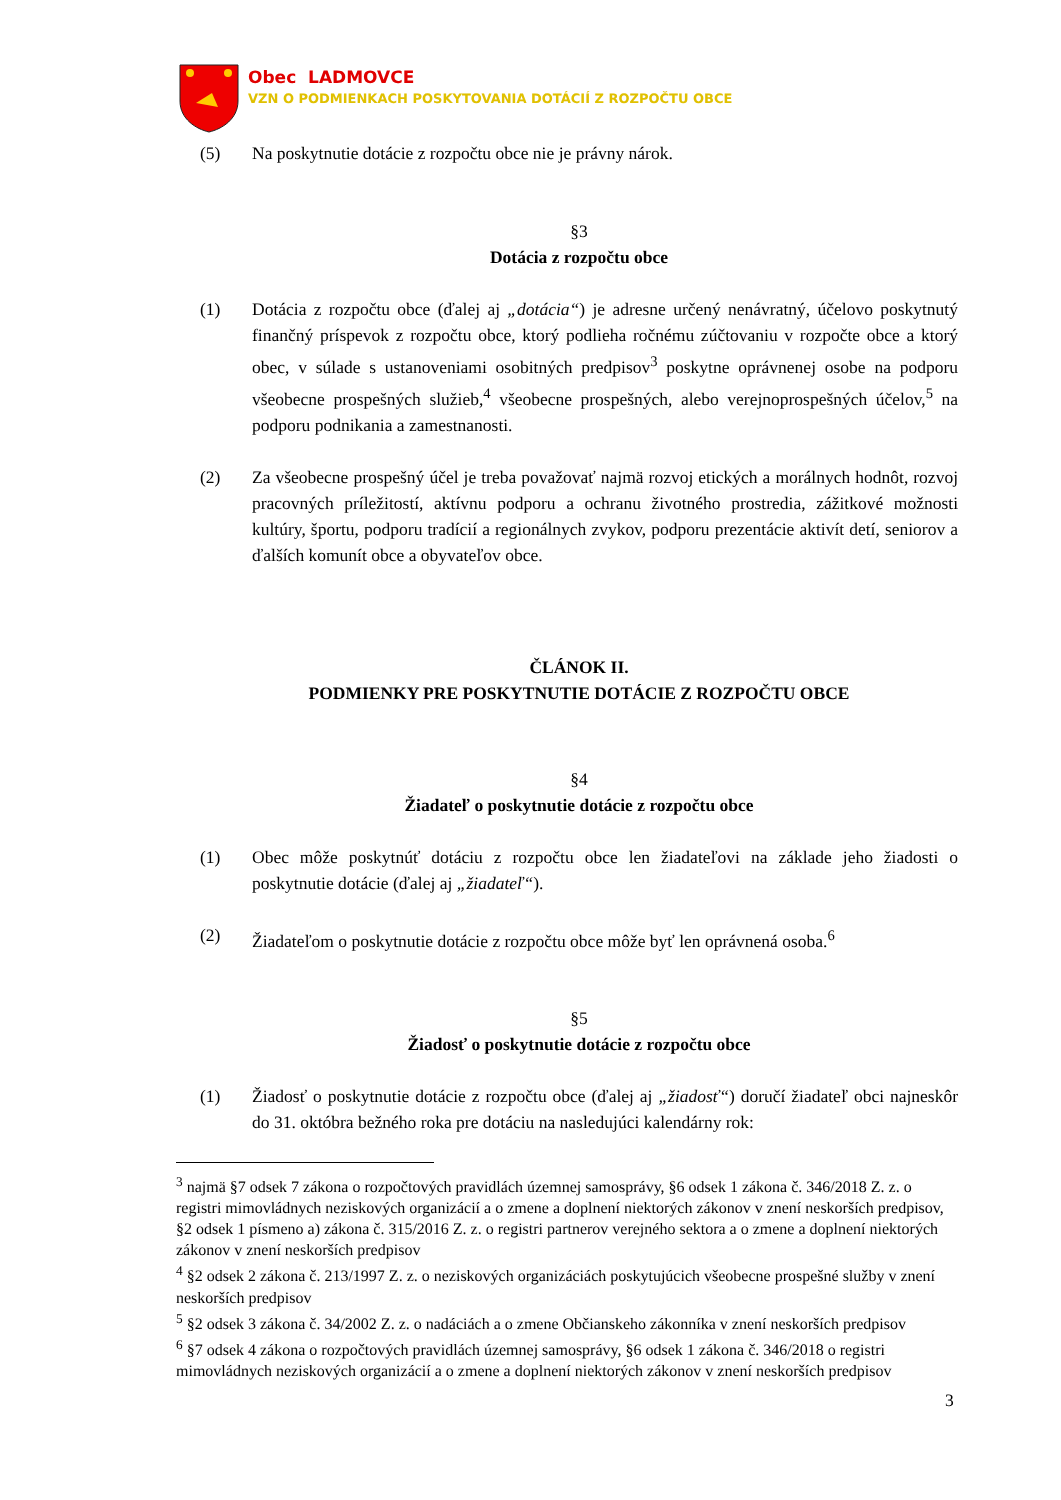Obec LADMOVCE
VZN O PODMIENKACH POSKYTOVANIA DOTÁCIÍ Z ROZPOČTU OBCE
(5) Na poskytnutie dotácie z rozpočtu obce nie je právny nárok.
§3
Dotácia z rozpočtu obce
(1) Dotácia z rozpočtu obce (ďalej aj „dotácia“) je adresne určený nenávratný, účelovo poskytnutý finančný príspevok z rozpočtu obce, ktorý podlieha ročnému zúčtovaniu v rozpočte obce a ktorý obec, v súlade s ustanoveniami osobitných predpisov<sup>3</sup> poskytne oprávnenej osobe na podporu všeobecne prospešných služieb,<sup>4</sup> všeobecne prospešných, alebo verejnoprospešných účelov,<sup>5</sup> na podporu podnikania a zamestnanosti.
(2) Za všeobecne prospešný účel je treba považovať najmä rozvoj etických a morálnych hodnôt, rozvoj pracovných príležitostí, aktívnu podporu a ochranu životného prostredia, zážitkové možnosti kultúry, športu, podporu tradícií a regionálnych zvykov, podporu prezentácie aktivít detí, seniorov a ďalších komunít obce a obyvateľov obce.
ČLÁNOK II.
PODMIENKY PRE POSKYTNUTIE DOTÁCIE Z ROZPOČTU OBCE
§4
Žiadateľ o poskytnutie dotácie z rozpočtu obce
(1) Obec môže poskytnúť dotáciu z rozpočtu obce len žiadateľovi na základe jeho žiadosti o poskytnutie dotácie (ďalej aj „žiadateľ“).
(2) Žiadateľom o poskytnutie dotácie z rozpočtu obce môže byť len oprávnená osoba.<sup>6</sup>
§5
Žiadosť o poskytnutie dotácie z rozpočtu obce
(1) Žiadosť o poskytnutie dotácie z rozpočtu obce (ďalej aj „žiadosť“) doručí žiadateľ obci najneskôr do 31. októbra bežného roka pre dotáciu na nasledujúci kalendárny rok:
<sup>3</sup> najmä §7 odsek 7 zákona o rozpočtových pravidlách územnej samosprávy, §6 odsek 1 zákona č. 346/2018 Z. z. o registri mimovládnych neziskových organizácií a o zmene a doplnení niektorých zákonov v znení neskorších predpisov, §2 odsek 1 písmeno a) zákona č. 315/2016 Z. z. o registri partnerov verejného sektora a o zmene a doplnení niektorých zákonov v znení neskorších predpisov
<sup>4</sup> §2 odsek 2 zákona č. 213/1997 Z. z. o neziskových organizáciách poskytujúcich všeobecne prospešné služby v znení neskorších predpisov
<sup>5</sup> §2 odsek 3 zákona č. 34/2002 Z. z. o nadáciách a o zmene Občianskeho zákonníka v znení neskorších predpisov
<sup>6</sup> §7 odsek 4 zákona o rozpočtových pravidlách územnej samosprávy, §6 odsek 1 zákona č. 346/2018 o registri mimovládnych neziskových organizácií a o zmene a doplnení niektorých zákonov v znení neskorších predpisov
3